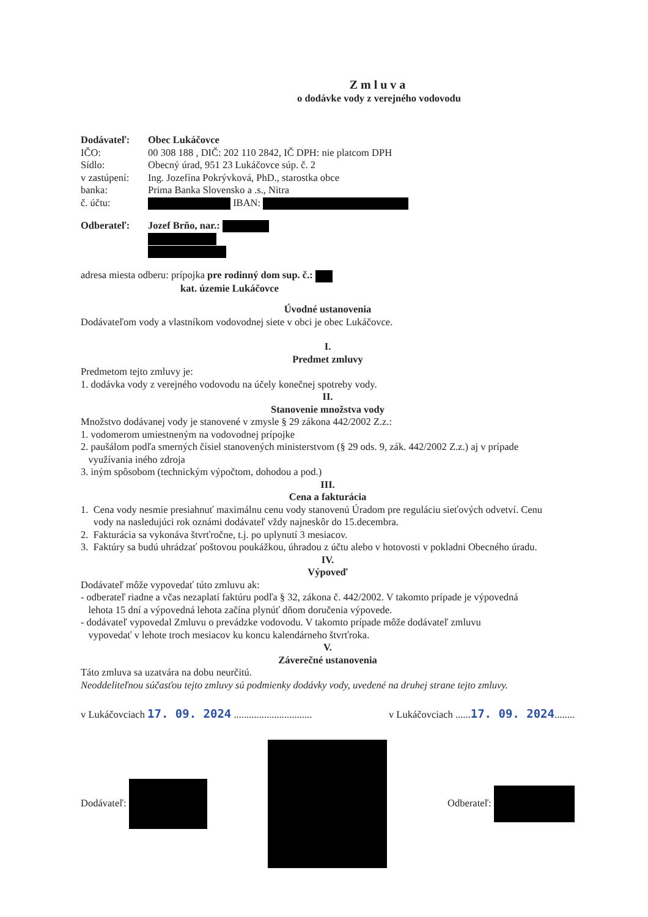Zmluva
o dodávke vody z verejného vodovodu
Dodávateľ: Obec Lukáčovce
IČO: 00 308 188 , DIČ: 202 110 2842, IČ DPH: nie platcom DPH
Sídlo: Obecný úrad, 951 23 Lukáčovce súp. č. 2
v zastúpení:
Ing. Jozefína Pokrývková, PhD., starostka obce
banka: Prima Banka Slovensko a .s., Nitra
č. účtu: IBAN:
Odberateľ: Jozef Brňo, nar.:
adresa miesta odberu: prípojka pre rodinný dom sup. č.:
kat. územie Lukáčovce
Úvodné ustanovenia
Dodávateľom vody a vlastníkom vodovodnej siete v obci je obec Lukáčovce.
I.
Predmet zmluvy
Predmetom tejto zmluvy je:
1. dodávka vody z verejného vodovodu na účely konečnej spotreby vody.
II.
Stanovenie množstva vody
Množstvo dodávanej vody je stanovené v zmysle § 29 zákona 442/2002 Z.z.:
1. vodomerom umiestneným na vodovodnej prípojke
2. paušálom podľa smerných čísiel stanovených ministerstvom (§ 29 ods. 9, zák. 442/2002 Z.z.) aj v prípade
využívania iného zdroja
3. iným spôsobom (technickým výpočtom, dohodou a pod.)
III.
Cena a fakturácia
1. Cena vody nesmie presiahnuť maximálnu cenu vody stanovenú Úradom pre reguláciu sieťových odvetví. Cenu
vody na nasledujúci rok oznámi dodávateľ vždy najneskôr do 15.decembra.
2. Fakturácia sa vykonáva štvrťročne, t.j. po uplynutí 3 mesiacov.
3. Faktúry sa budú uhrádzať poštovou poukážkou, úhradou z účtu alebo v hotovosti v pokladni Obecného úradu.
IV.
Výpoveď
Dodávateľ môže vypovedať túto zmluvu ak:
- odberateľ riadne a včas nezaplatí faktúru podľa § 32, zákona č. 442/2002. V takomto prípade je výpovedná
lehota 15 dní a výpovedná lehota začína plynúť dňom doručenia výpovede.
- dodávateľ vypovedal Zmluvu o prevádzke vodovodu. V takomto prípade môže dodávateľ zmluvu
vypovedať v lehote troch mesiacov ku koncu kalendárneho štvrťroka.
V.
Záverečné ustanovenia
Táto zmluva sa uzatvára na dobu neurčitú.
Neoddeliteľnou súčasťou tejto zmluvy sú podmienky dodávky vody, uvedené na druhej strane tejto zmluvy.
v Lukáčovciach 17. 09. 2024 ...............................
v Lukáčovciach ......17. 09. 2024........
Dodávateľ: Odberateľ: